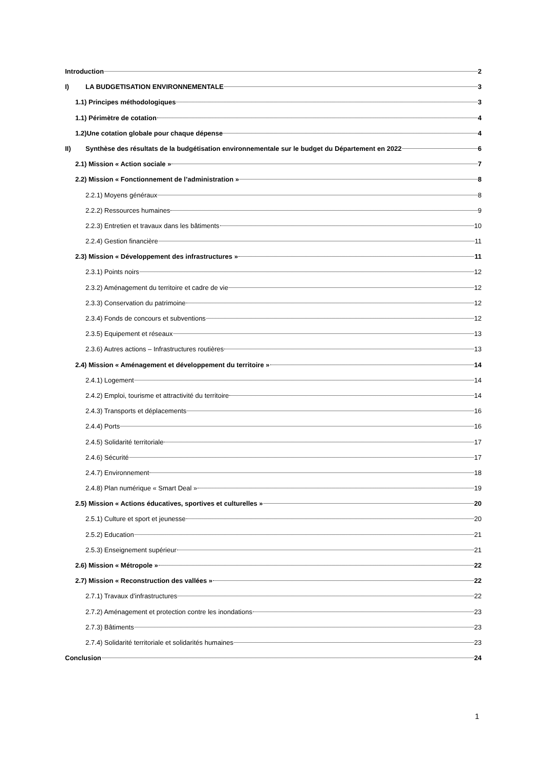Introduction 2
I) LA BUDGETISATION ENVIRONNEMENTALE 3
1.1) Principes méthodologiques 3
1.1) Périmètre de cotation 4
1.2)Une cotation globale pour chaque dépense 4
II) Synthèse des résultats de la budgétisation environnementale sur le budget du Département en 2022 6
2.1) Mission « Action sociale » 7
2.2) Mission « Fonctionnement de l’administration » 8
2.2.1) Moyens généraux 8
2.2.2) Ressources humaines 9
2.2.3) Entretien et travaux dans les bâtiments 10
2.2.4) Gestion financière 11
2.3) Mission « Développement des infrastructures » 11
2.3.1) Points noirs 12
2.3.2) Aménagement du territoire et cadre de vie 12
2.3.3) Conservation du patrimoine 12
2.3.4) Fonds de concours et subventions 12
2.3.5) Equipement et réseaux 13
2.3.6) Autres actions – Infrastructures routières 13
2.4) Mission « Aménagement et développement du territoire » 14
2.4.1) Logement 14
2.4.2) Emploi, tourisme et attractivité du territoire 14
2.4.3) Transports et déplacements 16
2.4.4) Ports 16
2.4.5) Solidarité territoriale 17
2.4.6) Sécurité 17
2.4.7) Environnement 18
2.4.8) Plan numérique « Smart Deal » 19
2.5) Mission « Actions éducatives, sportives et culturelles » 20
2.5.1) Culture et sport et jeunesse 20
2.5.2) Education 21
2.5.3) Enseignement supérieur 21
2.6) Mission « Métropole » 22
2.7) Mission « Reconstruction des vallées » 22
2.7.1) Travaux d’infrastructures 22
2.7.2) Aménagement et protection contre les inondations 23
2.7.3) Bâtiments 23
2.7.4) Solidarité territoriale et solidarités humaines 23
Conclusion 24
1